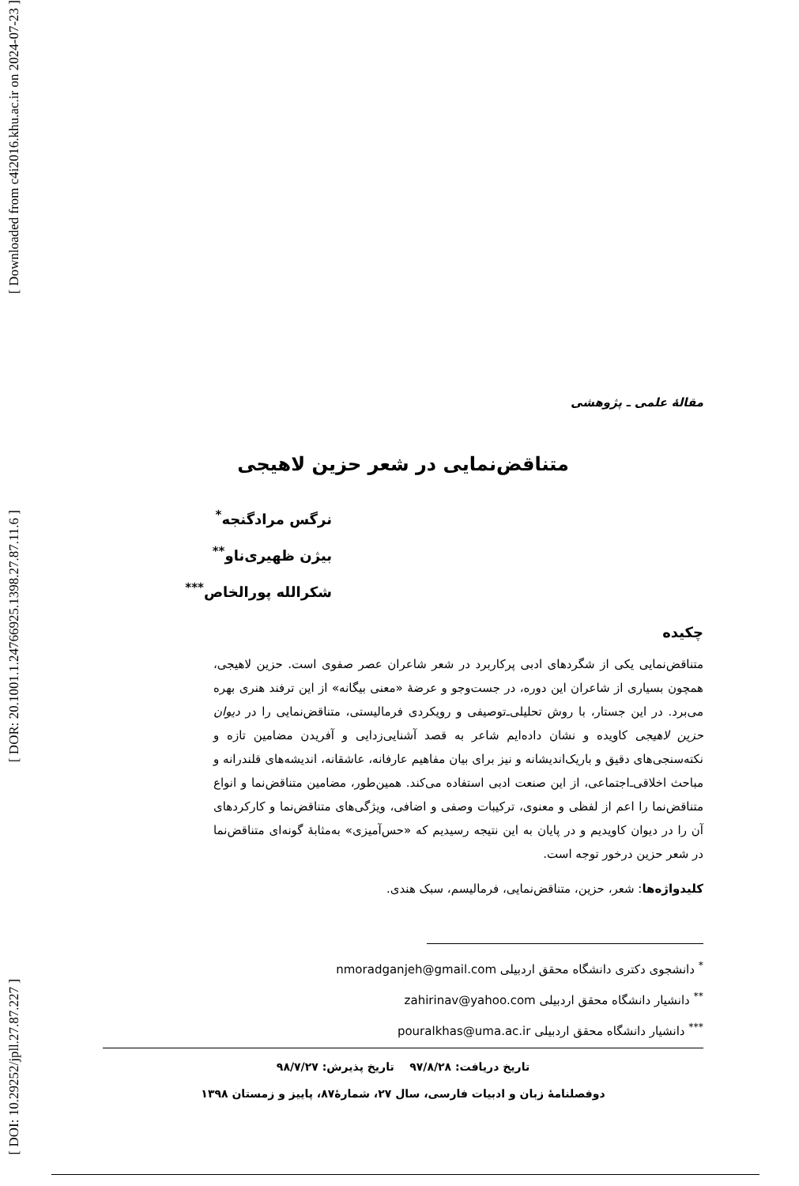[ Downloaded from c4i2016.khu.ac.ir on 2024-07-23 ]
[ DOR: 20.1001.1.24766925.1398.27.87.11.6 ]
[ DOI: 10.29252/jpll.27.87.227 ]
مقالهٔ علمی ـ پژوهشی
متناقض‌نمایی در شعر حزین لاهیجی
نرگس مرادگنجه<sup>*</sup>
بیژن ظهیری‌ناو<sup>**</sup>
شکرالله پورالخاص<sup>***</sup>
چکیده
متناقض‌نمایی یکی از شگردهای ادبی پرکاربرد در شعر شاعران عصر صفوی است. حزین لاهیجی، همچون بسیاری از شاعران این دوره، در جست‌وجو و عرضهٔ «معنی بیگانه» از این ترفند هنری بهره می‌برد. در این جستار، با روش تحلیلی‌ـ‌توصیفی و رویکردی فرمالیستی، متناقض‌نمایی را در دیوان حزین لاهیجی کاویده و نشان داده‌ایم شاعر به قصد آشنایی‌زدایی و آفریدن مضامین تازه و نکته‌سنجی‌های دقیق و باریک‌اندیشانه و نیز برای بیان مفاهیم عارفانه، عاشقانه، اندیشه‌های قلندرانه و مباحث اخلاقی‌ـ‌اجتماعی، از این صنعت ادبی استفاده می‌کند. همین‌طور، مضامین متناقض‌نما و انواع متناقض‌نما را اعم از لفظی و معنوی، ترکیبات وصفی و اضافی، ویژگی‌های متناقض‌نما و کارکردهای آن را در دیوان کاویدیم و در پایان به این نتیجه رسیدیم که «حس‌آمیزی» به‌مثابهٔ گونه‌ای متناقض‌نما در شعر حزین درخور توجه است.
کلیدواژه‌ها: شعر، حزین، متناقض‌نمایی، فرمالیسم، سبک هندی.
<sup>*</sup> دانشجوی دکتری دانشگاه محقق اردبیلی nmoradganjeh@gmail.com
<sup>**</sup> دانشیار دانشگاه محقق اردبیلی zahirinav@yahoo.com
<sup>***</sup> دانشیار دانشگاه محقق اردبیلی pouralkhas@uma.ac.ir
تاریخ دریافت: ۹۷/۸/۲۸ تاریخ پذیرش: ۹۸/۷/۲۷
دوفصلنامهٔ زبان و ادبیات فارسی، سال ۲۷، شمارهٔ۸۷، پاییز و زمستان ۱۳۹۸